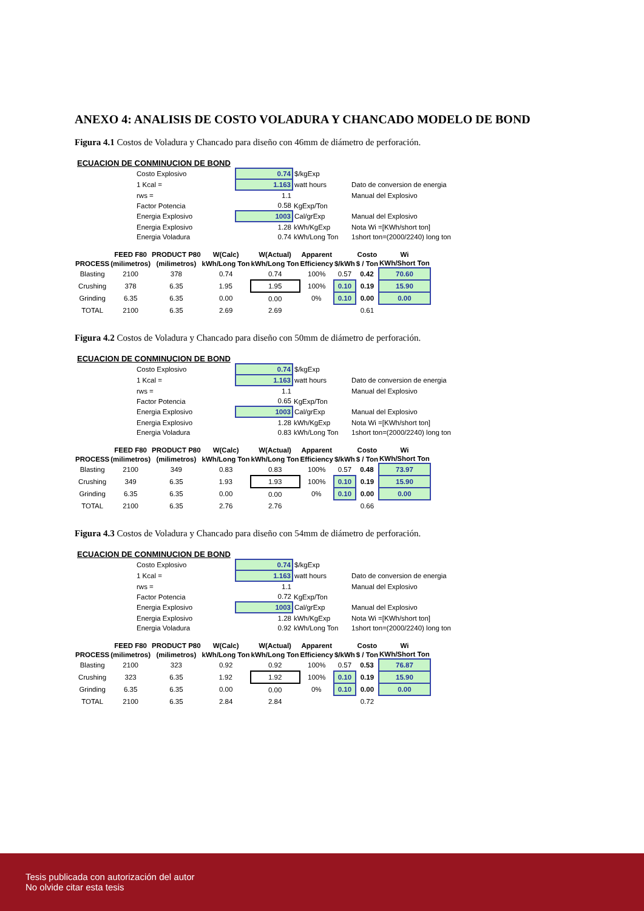ANEXO 4: ANALISIS DE COSTO VOLADURA Y CHANCADO MODELO DE BOND
Figura 4.1 Costos de Voladura y Chancado para diseño con 46mm de diámetro de perforación.
ECUACION DE CONMINUCION DE BOND
| Costo Explosivo | 0.74 | $/kgExp | |
| 1 Kcal = | 1.163 | watt hours | Dato de conversion de energia |
| rws = | 1.1 | | Manual del Explosivo |
| Factor Potencia | 0.58 | KgExp/Ton | |
| Energia Explosivo | 1003 | Cal/grExp | Manual del Explosivo |
| Energia Explosivo | 1.28 | kWh/KgExp | Nota Wi =[KWh/short ton] |
| Energia Voladura | 0.74 | kWh/Long Ton | 1short ton=(2000/2240) long ton |
| | FEED F80 | PRODUCT P80 | W(Calc) | W(Actual) | Apparent | | Costo | Wi |
| --- | --- | --- | --- | --- | --- | --- | --- | --- |
| PROCESS | (milimetros) | (milimetros) | kWh/Long Ton | kWh/Long Ton | Efficiency | $/kWh | $ / Ton | KWh/Short Ton |
| Blasting | 2100 | 378 | 0.74 | 0.74 | 100% | 0.57 | 0.42 | 70.60 |
| Crushing | 378 | 6.35 | 1.95 | 1.95 | 100% | 0.10 | 0.19 | 15.90 |
| Grinding | 6.35 | 6.35 | 0.00 | 0.00 | 0% | 0.10 | 0.00 | 0.00 |
| TOTAL | 2100 | 6.35 | 2.69 | 2.69 | | | 0.61 | |
Figura 4.2 Costos de Voladura y Chancado para diseño con 50mm de diámetro de perforación.
ECUACION DE CONMINUCION DE BOND
| Costo Explosivo | 0.74 | $/kgExp | |
| 1 Kcal = | 1.163 | watt hours | Dato de conversion de energia |
| rws = | 1.1 | | Manual del Explosivo |
| Factor Potencia | 0.65 | KgExp/Ton | |
| Energia Explosivo | 1003 | Cal/grExp | Manual del Explosivo |
| Energia Explosivo | 1.28 | kWh/KgExp | Nota Wi =[KWh/short ton] |
| Energia Voladura | 0.83 | kWh/Long Ton | 1short ton=(2000/2240) long ton |
| | FEED F80 | PRODUCT P80 | W(Calc) | W(Actual) | Apparent | | Costo | Wi |
| --- | --- | --- | --- | --- | --- | --- | --- | --- |
| PROCESS | (milimetros) | (milimetros) | kWh/Long Ton | kWh/Long Ton | Efficiency | $/kWh | $ / Ton | KWh/Short Ton |
| Blasting | 2100 | 349 | 0.83 | 0.83 | 100% | 0.57 | 0.48 | 73.97 |
| Crushing | 349 | 6.35 | 1.93 | 1.93 | 100% | 0.10 | 0.19 | 15.90 |
| Grinding | 6.35 | 6.35 | 0.00 | 0.00 | 0% | 0.10 | 0.00 | 0.00 |
| TOTAL | 2100 | 6.35 | 2.76 | 2.76 | | | 0.66 | |
Figura 4.3 Costos de Voladura y Chancado para diseño con 54mm de diámetro de perforación.
ECUACION DE CONMINUCION DE BOND
| Costo Explosivo | 0.74 | $/kgExp | |
| 1 Kcal = | 1.163 | watt hours | Dato de conversion de energia |
| rws = | 1.1 | | Manual del Explosivo |
| Factor Potencia | 0.72 | KgExp/Ton | |
| Energia Explosivo | 1003 | Cal/grExp | Manual del Explosivo |
| Energia Explosivo | 1.28 | kWh/KgExp | Nota Wi =[KWh/short ton] |
| Energia Voladura | 0.92 | kWh/Long Ton | 1short ton=(2000/2240) long ton |
| | FEED F80 | PRODUCT P80 | W(Calc) | W(Actual) | Apparent | | Costo | Wi |
| --- | --- | --- | --- | --- | --- | --- | --- | --- |
| PROCESS | (milimetros) | (milimetros) | kWh/Long Ton | kWh/Long Ton | Efficiency | $/kWh | $ / Ton | KWh/Short Ton |
| Blasting | 2100 | 323 | 0.92 | 0.92 | 100% | 0.57 | 0.53 | 76.87 |
| Crushing | 323 | 6.35 | 1.92 | 1.92 | 100% | 0.10 | 0.19 | 15.90 |
| Grinding | 6.35 | 6.35 | 0.00 | 0.00 | 0% | 0.10 | 0.00 | 0.00 |
| TOTAL | 2100 | 6.35 | 2.84 | 2.84 | | | 0.72 | |
Tesis publicada con autorización del autor
No olvide citar esta tesis